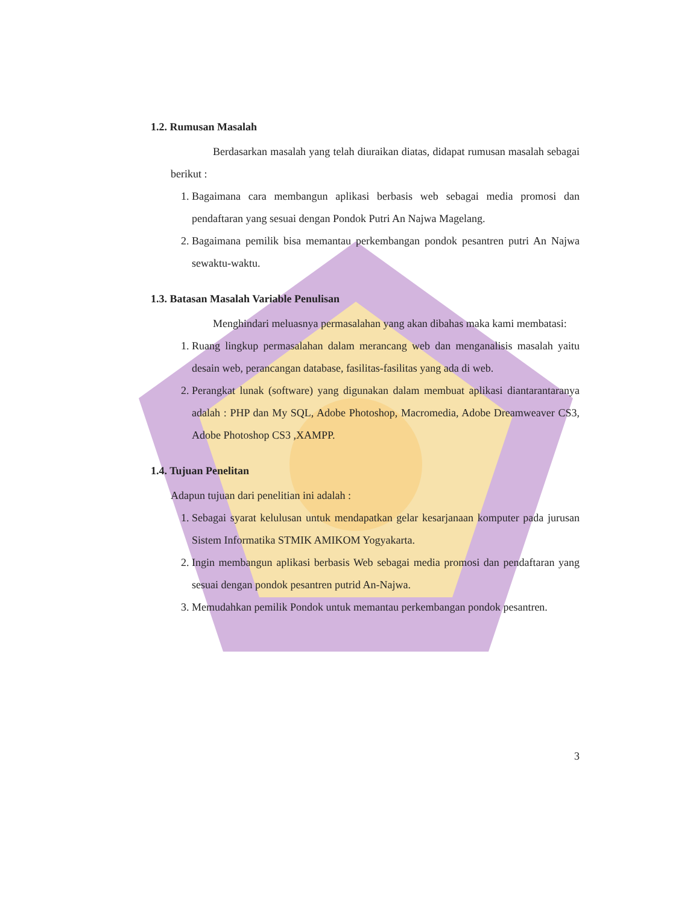1.2. Rumusan Masalah
Berdasarkan masalah yang telah diuraikan diatas, didapat rumusan masalah sebagai berikut :
1. Bagaimana cara membangun aplikasi berbasis web sebagai media promosi dan pendaftaran yang sesuai dengan Pondok Putri An Najwa Magelang.
2. Bagaimana pemilik bisa memantau perkembangan pondok pesantren putri An Najwa sewaktu-waktu.
1.3. Batasan Masalah Variable Penulisan
Menghindari meluasnya permasalahan yang akan dibahas maka kami membatasi:
1. Ruang lingkup permasalahan dalam merancang web dan menganalisis masalah yaitu desain web, perancangan database, fasilitas-fasilitas yang ada di web.
2. Perangkat lunak (software) yang digunakan dalam membuat aplikasi diantarantaranya adalah : PHP dan My SQL, Adobe Photoshop, Macromedia, Adobe Dreamweaver CS3, Adobe Photoshop CS3 ,XAMPP.
1.4. Tujuan Penelitan
Adapun tujuan dari penelitian ini adalah :
1. Sebagai syarat kelulusan untuk mendapatkan gelar kesarjanaan komputer pada jurusan Sistem Informatika STMIK AMIKOM Yogyakarta.
2. Ingin membangun aplikasi berbasis Web sebagai media promosi dan pendaftaran yang sesuai dengan pondok pesantren putrid An-Najwa.
3. Memudahkan pemilik Pondok untuk memantau perkembangan pondok pesantren.
3